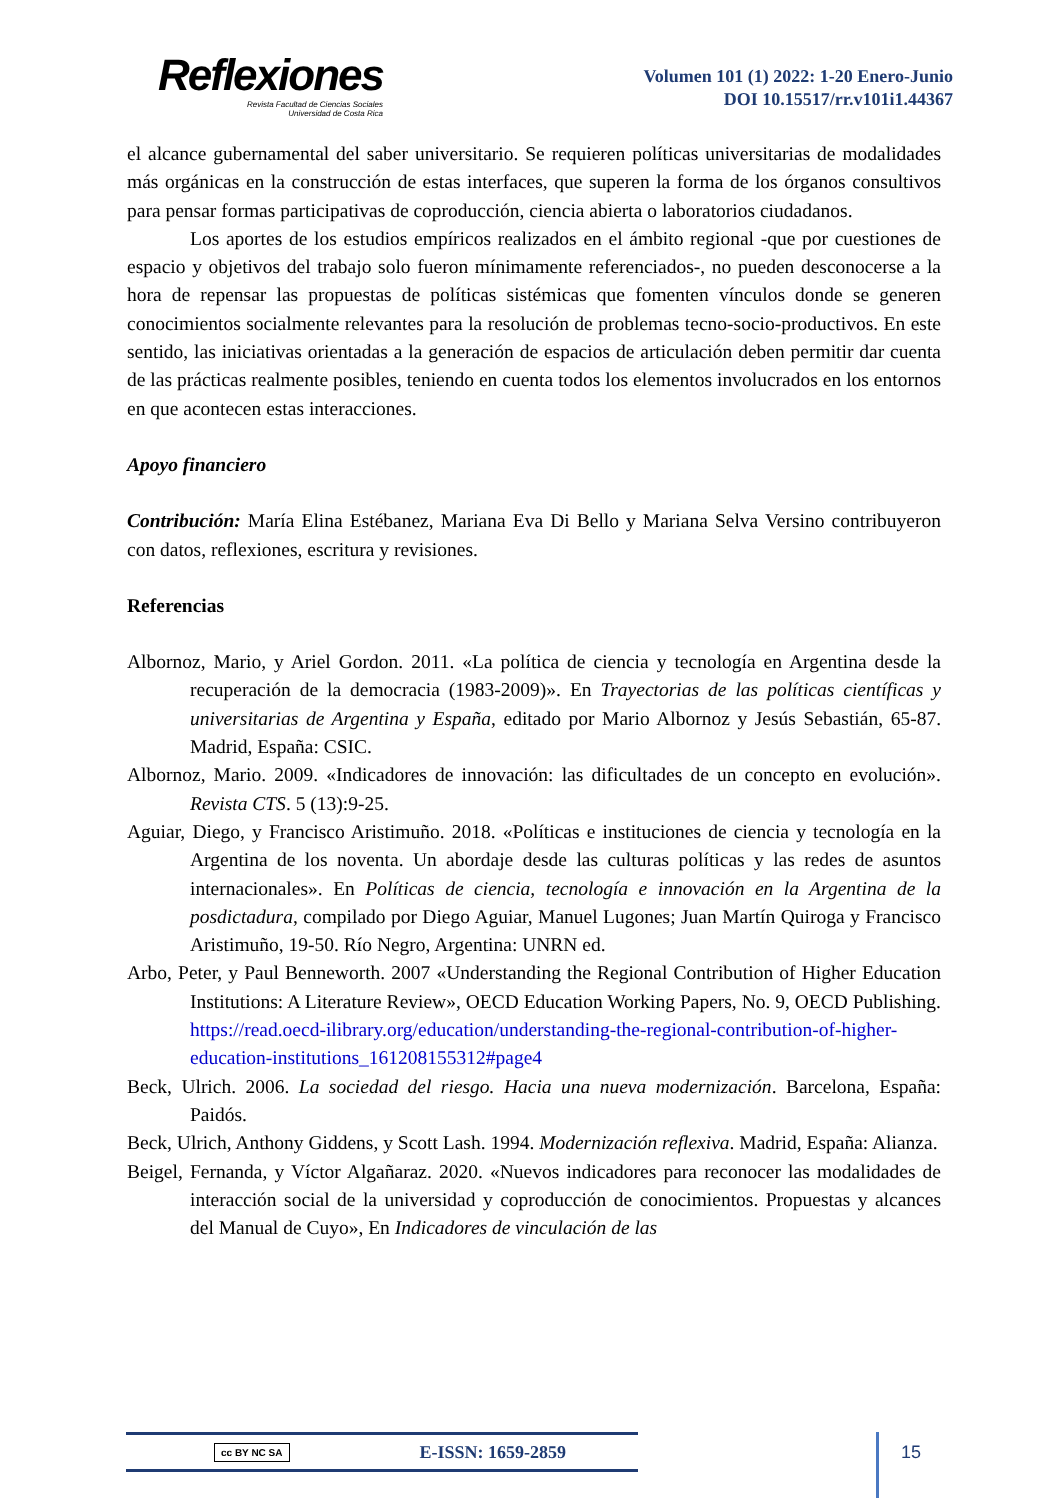Reflexiones
Revista Facultad de Ciencias Sociales
Universidad de Costa Rica
Volumen 101 (1) 2022: 1-20 Enero-Junio
DOI 10.15517/rr.v101i1.44367
el alcance gubernamental del saber universitario. Se requieren políticas universitarias de modalidades más orgánicas en la construcción de estas interfaces, que superen la forma de los órganos consultivos para pensar formas participativas de coproducción, ciencia abierta o laboratorios ciudadanos.
Los aportes de los estudios empíricos realizados en el ámbito regional -que por cuestiones de espacio y objetivos del trabajo solo fueron mínimamente referenciados-, no pueden desconocerse a la hora de repensar las propuestas de políticas sistémicas que fomenten vínculos donde se generen conocimientos socialmente relevantes para la resolución de problemas tecno-socio-productivos. En este sentido, las iniciativas orientadas a la generación de espacios de articulación deben permitir dar cuenta de las prácticas realmente posibles, teniendo en cuenta todos los elementos involucrados en los entornos en que acontecen estas interacciones.
Apoyo financiero
Contribución: María Elina Estébanez, Mariana Eva Di Bello y Mariana Selva Versino contribuyeron con datos, reflexiones, escritura y revisiones.
Referencias
Albornoz, Mario, y Ariel Gordon. 2011. «La política de ciencia y tecnología en Argentina desde la recuperación de la democracia (1983-2009)». En Trayectorias de las políticas científicas y universitarias de Argentina y España, editado por Mario Albornoz y Jesús Sebastián, 65-87. Madrid, España: CSIC.
Albornoz, Mario. 2009. «Indicadores de innovación: las dificultades de un concepto en evolución». Revista CTS. 5 (13):9-25.
Aguiar, Diego, y Francisco Aristimuño. 2018. «Políticas e instituciones de ciencia y tecnología en la Argentina de los noventa. Un abordaje desde las culturas políticas y las redes de asuntos internacionales». En Políticas de ciencia, tecnología e innovación en la Argentina de la posdictadura, compilado por Diego Aguiar, Manuel Lugones; Juan Martín Quiroga y Francisco Aristimuño, 19-50. Río Negro, Argentina: UNRN ed.
Arbo, Peter, y Paul Benneworth. 2007 «Understanding the Regional Contribution of Higher Education Institutions: A Literature Review», OECD Education Working Papers, No. 9, OECD Publishing. https://read.oecd-ilibrary.org/education/understanding-the-regional-contribution-of-higher-education-institutions_161208155312#page4
Beck, Ulrich. 2006. La sociedad del riesgo. Hacia una nueva modernización. Barcelona, España: Paidós.
Beck, Ulrich, Anthony Giddens, y Scott Lash. 1994. Modernización reflexiva. Madrid, España: Alianza.
Beigel, Fernanda, y Víctor Algañaraz. 2020. «Nuevos indicadores para reconocer las modalidades de interacción social de la universidad y coproducción de conocimientos. Propuestas y alcances del Manual de Cuyo», En Indicadores de vinculación de las
cc BY NC SA E-ISSN: 1659-2859 15